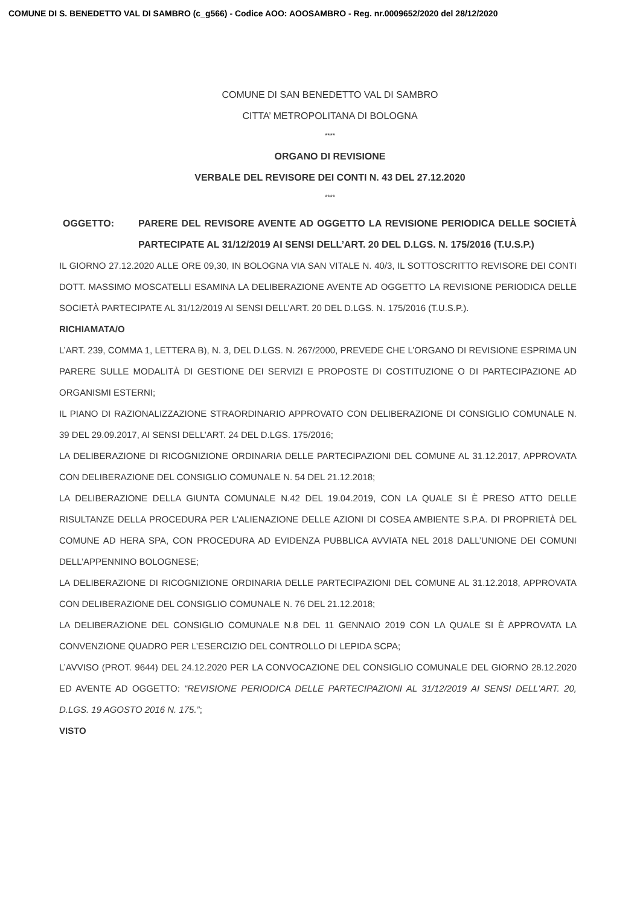COMUNE DI S. BENEDETTO VAL DI SAMBRO (c_g566) - Codice AOO: AOOSAMBRO - Reg. nr.0009652/2020 del 28/12/2020
COMUNE DI SAN BENEDETTO VAL DI SAMBRO
CITTA’ METROPOLITANA DI BOLOGNA
****
ORGANO DI REVISIONE
VERBALE DEL REVISORE DEI CONTI N. 43 DEL 27.12.2020
****
OGGETTO: PARERE DEL REVISORE AVENTE AD OGGETTO LA REVISIONE PERIODICA DELLE SOCIETÀ PARTECIPATE AL 31/12/2019 AI SENSI DELL’ART. 20 DEL D.LGS. N. 175/2016 (T.U.S.P.)
IL GIORNO 27.12.2020 ALLE ORE 09,30, IN BOLOGNA VIA SAN VITALE N. 40/3, IL SOTTOSCRITTO REVISORE DEI CONTI DOTT. MASSIMO MOSCATELLI ESAMINA LA DELIBERAZIONE AVENTE AD OGGETTO LA REVISIONE PERIODICA DELLE SOCIETÀ PARTECIPATE AL 31/12/2019 AI SENSI DELL’ART. 20 DEL D.LGS. N. 175/2016 (T.U.S.P.).
RICHIAMATA/O
L’ART. 239, COMMA 1, LETTERA B), N. 3, DEL D.LGS. N. 267/2000, PREVEDE CHE L’ORGANO DI REVISIONE ESPRIMA UN PARERE SULLE MODALITÀ DI GESTIONE DEI SERVIZI E PROPOSTE DI COSTITUZIONE O DI PARTECIPAZIONE AD ORGANISMI ESTERNI;
IL PIANO DI RAZIONALIZZAZIONE STRAORDINARIO APPROVATO CON DELIBERAZIONE DI CONSIGLIO COMUNALE N. 39 DEL 29.09.2017, AI SENSI DELL’ART. 24 DEL D.LGS. 175/2016;
LA DELIBERAZIONE DI RICOGNIZIONE ORDINARIA DELLE PARTECIPAZIONI DEL COMUNE AL 31.12.2017, APPROVATA CON DELIBERAZIONE DEL CONSIGLIO COMUNALE N. 54 DEL 21.12.2018;
LA DELIBERAZIONE DELLA GIUNTA COMUNALE N.42 DEL 19.04.2019, CON LA QUALE SI È PRESO ATTO DELLE RISULTANZE DELLA PROCEDURA PER L'ALIENAZIONE DELLE AZIONI DI COSEA AMBIENTE S.P.A. DI PROPRIETÀ DEL COMUNE AD HERA SPA, CON PROCEDURA AD EVIDENZA PUBBLICA AVVIATA NEL 2018 DALL’UNIONE DEI COMUNI DELL’APPENNINO BOLOGNESE;
LA DELIBERAZIONE DI RICOGNIZIONE ORDINARIA DELLE PARTECIPAZIONI DEL COMUNE AL 31.12.2018, APPROVATA CON DELIBERAZIONE DEL CONSIGLIO COMUNALE N. 76 DEL 21.12.2018;
LA DELIBERAZIONE DEL CONSIGLIO COMUNALE N.8 DEL 11 GENNAIO 2019 CON LA QUALE SI È APPROVATA LA CONVENZIONE QUADRO PER L’ESERCIZIO DEL CONTROLLO DI LEPIDA SCPA;
L’AVVISO (PROT. 9644) DEL 24.12.2020 PER LA CONVOCAZIONE DEL CONSIGLIO COMUNALE DEL GIORNO 28.12.2020 ED AVENTE AD OGGETTO: “REVISIONE PERIODICA DELLE PARTECIPAZIONI AL 31/12/2019 AI SENSI DELL'ART. 20, D.LGS. 19 AGOSTO 2016 N. 175.”;
VISTO